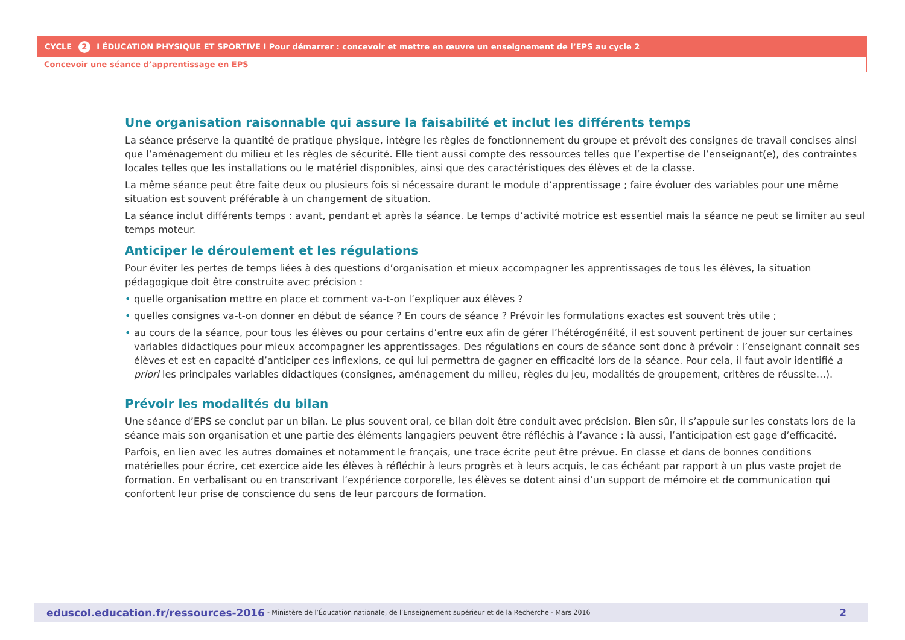CYCLE 2 I ÉDUCATION PHYSIQUE ET SPORTIVE I Pour démarrer : concevoir et mettre en œuvre un enseignement de l’EPS au cycle 2
Concevoir une séance d’apprentissage en EPS
Une organisation raisonnable qui assure la faisabilité et inclut les différents temps
La séance préserve la quantité de pratique physique, intègre les règles de fonctionnement du groupe et prévoit des consignes de travail concises ainsi que l’aménagement du milieu et les règles de sécurité. Elle tient aussi compte des ressources telles que l’expertise de l’enseignant(e), des contraintes locales telles que les installations ou le matériel disponibles, ainsi que des caractéristiques des élèves et de la classe.
La même séance peut être faite deux ou plusieurs fois si nécessaire durant le module d’apprentissage ; faire évoluer des variables pour une même situation est souvent préférable à un changement de situation.
La séance inclut différents temps : avant, pendant et après la séance. Le temps d’activité motrice est essentiel mais la séance ne peut se limiter au seul temps moteur.
Anticiper le déroulement et les régulations
Pour éviter les pertes de temps liées à des questions d’organisation et mieux accompagner les apprentissages de tous les élèves, la situation pédagogique doit être construite avec précision :
• quelle organisation mettre en place et comment va-t-on l’expliquer aux élèves ?
• quelles consignes va-t-on donner en début de séance ? En cours de séance ? Prévoir les formulations exactes est souvent très utile ;
• au cours de la séance, pour tous les élèves ou pour certains d’entre eux afin de gérer l’hétérogénéité, il est souvent pertinent de jouer sur certaines variables didactiques pour mieux accompagner les apprentissages. Des régulations en cours de séance sont donc à prévoir : l’enseignant connait ses élèves et est en capacité d’anticiper ces inflexions, ce qui lui permettra de gagner en efficacité lors de la séance. Pour cela, il faut avoir identifié a priori les principales variables didactiques (consignes, aménagement du milieu, règles du jeu, modalités de groupement, critères de réussite…).
Prévoir les modalités du bilan
Une séance d’EPS se conclut par un bilan. Le plus souvent oral, ce bilan doit être conduit avec précision. Bien sûr, il s’appuie sur les constats lors de la séance mais son organisation et une partie des éléments langagiers peuvent être réfléchis à l’avance : là aussi, l’anticipation est gage d’efficacité.
Parfois, en lien avec les autres domaines et notamment le français, une trace écrite peut être prévue. En classe et dans de bonnes conditions matérielles pour écrire, cet exercice aide les élèves à réfléchir à leurs progrès et à leurs acquis, le cas échéant par rapport à un plus vaste projet de formation. En verbalisant ou en transcrivant l’expérience corporelle, les élèves se dotent ainsi d’un support de mémoire et de communication qui confortent leur prise de conscience du sens de leur parcours de formation.
eduscol.education.fr/ressources-2016 - Ministère de l’Éducation nationale, de l’Enseignement supérieur et de la Recherche - Mars 2016 2